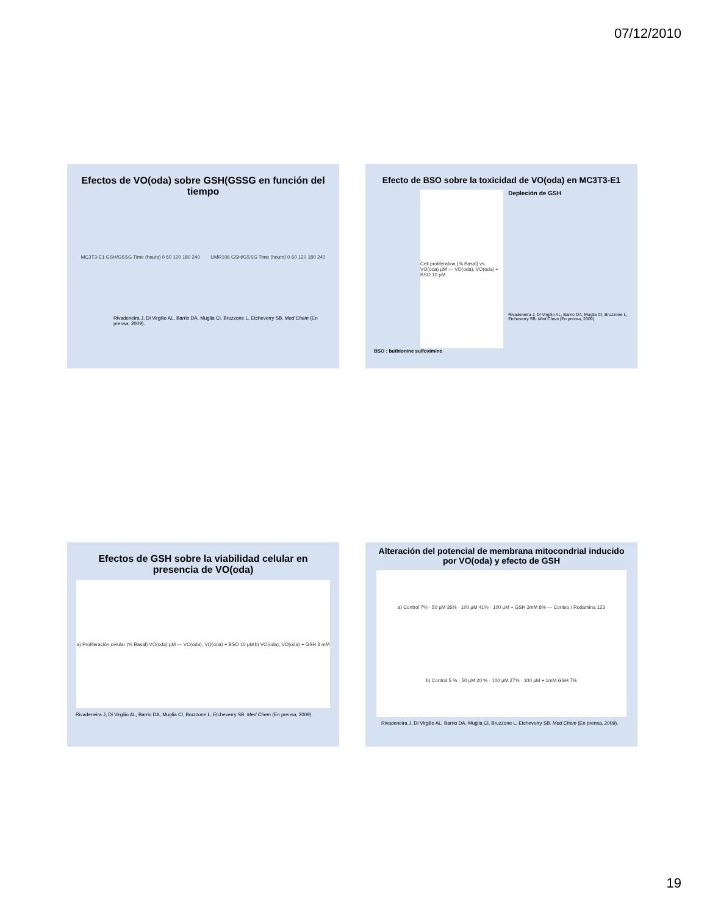07/12/2010
Efectos de VO(oda) sobre GSH(GSSG en función del tiempo
MC3T3-E1 GSH/GSSG Time (hours) 0 60 120 180 240 UMR106 GSH/GSSG Time (hours) 0 60 120 180 240
Rivadeneira J, Di Virgilio AL, Barrio DA, Muglia CI, Bruzzone L, Etcheverry SB. Med Chem (En prensa, 2009).
Efecto de BSO sobre la toxicidad de VO(oda) en MC3T3-E1
Cell proliferation (% Basal) vs VO(oda) µM — VO(oda); VO(oda) + BSO 10 µM
Depleción de GSH
Rivadeneira J, Di Virgilio AL, Barrio DA, Muglia CI, Bruzzone L, Etcheverry SB. Med Chem (En prensa, 2009).
BSO : buthionine sulfoximine
Efectos de GSH sobre la viabilidad celular en presencia de VO(oda)
a) Proliferación celular (% Basal) VO(oda) µM — VO(oda); VO(oda) + BSO 10 µM b) VO(oda); VO(oda) + GSH 3 mM
Rivadeneira J, Di Virgilio AL, Barrio DA, Muglia CI, Bruzzone L, Etcheverry SB. Med Chem (En prensa, 2009).
Alteración del potencial de membrana mitocondrial inducido por VO(oda) y efecto de GSH
a) Control 7% · 50 µM 35% · 100 µM 41% · 100 µM + GSH 3mM 8% — Conteo / Rodamina 123 b) Control 5 % · 50 µM 20 % · 100 µM 27% · 100 µM + 1mM GSH 7%
Rivadeneira J, Di Virgilio AL, Barrio DA, Muglia CI, Bruzzone L, Etcheverry SB. Med Chem (En prensa, 2009).
19